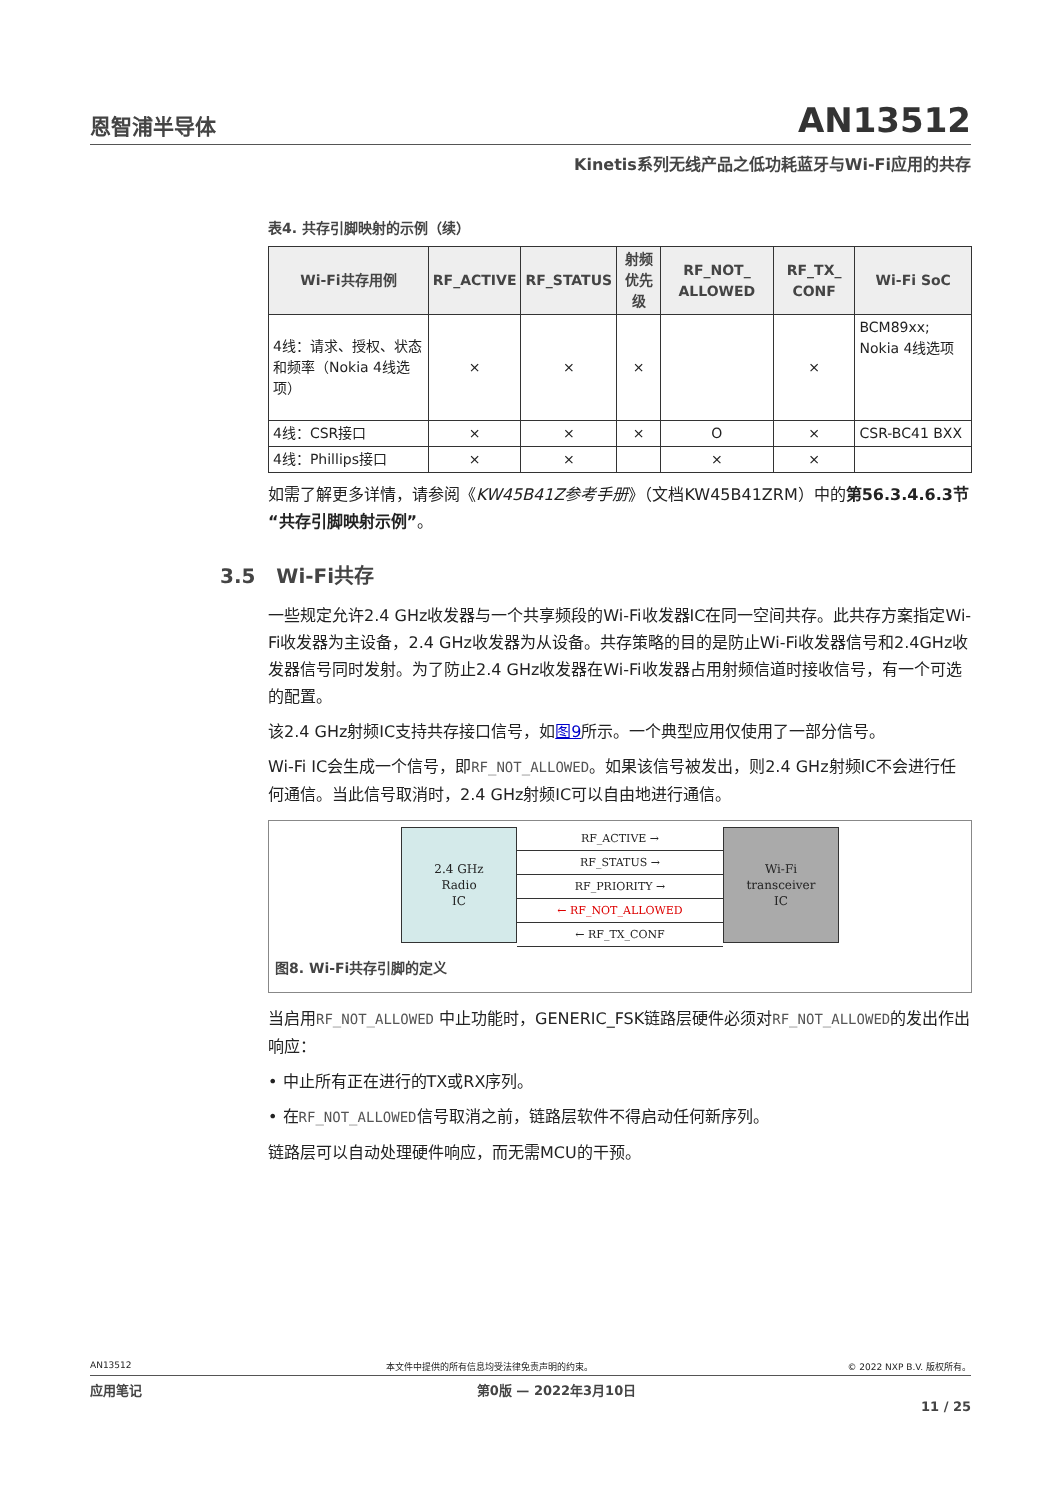恩智浦半导体 AN13512
Kinetis系列无线产品之低功耗蓝牙与Wi-Fi应用的共存
表4. 共存引脚映射的示例（续）
| Wi-Fi共存用例 | RF_ACTIVE | RF_STATUS | 射频优先级 | RF_NOT_ ALLOWED | RF_TX_ CONF | Wi-Fi SoC |
| --- | --- | --- | --- | --- | --- | --- |
| 4线：请求、授权、状态和频率（Nokia 4线选项） | × | × | × | | × | BCM89xx; Nokia 4线选项 |
| 4线：CSR接口 | × | × | × | O | × | CSR-BC41 BXX |
| 4线：Phillips接口 | × | × | | × | × | |
如需了解更多详情，请参阅《KW45B41Z参考手册》（文档KW45B41ZRM）中的第56.3.4.6.3节“共存引脚映射示例”。
3.5 Wi-Fi共存
一些规定允许2.4 GHz收发器与一个共享频段的Wi-Fi收发器IC在同一空间共存。此共存方案指定Wi-Fi收发器为主设备，2.4 GHz收发器为从设备。共存策略的目的是防止Wi-Fi收发器信号和2.4GHz收发器信号同时发射。为了防止2.4 GHz收发器在Wi-Fi收发器占用射频信道时接收信号，有一个可选的配置。
该2.4 GHz射频IC支持共存接口信号，如图9所示。一个典型应用仅使用了一部分信号。
Wi-Fi IC会生成一个信号，即RF_NOT_ALLOWED。如果该信号被发出，则2.4 GHz射频IC不会进行任何通信。当此信号取消时，2.4 GHz射频IC可以自由地进行通信。
2.4 GHz
Radio
IC
RF_ACTIVE →
RF_STATUS →
RF_PRIORITY →
← RF_NOT_ALLOWED
← RF_TX_CONF
Wi-Fi
transceiver
IC
图8. Wi-Fi共存引脚的定义
当启用RF_NOT_ALLOWED 中止功能时，GENERIC_FSK链路层硬件必须对RF_NOT_ALLOWED的发出作出响应：
• 中止所有正在进行的TX或RX序列。
• 在RF_NOT_ALLOWED信号取消之前，链路层软件不得启动任何新序列。
链路层可以自动处理硬件响应，而无需MCU的干预。
AN13512 本文件中提供的所有信息均受法律免责声明的约束。 © 2022 NXP B.V. 版权所有。
应用笔记 第0版 — 2022年3月10日
11 / 25